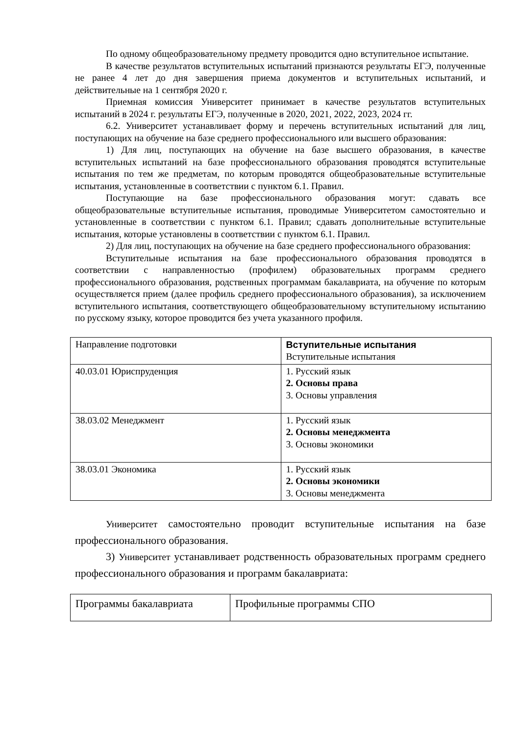По одному общеобразовательному предмету проводится одно вступительное испытание.
В качестве результатов вступительных испытаний признаются результаты ЕГЭ, полученные не ранее 4 лет до дня завершения приема документов и вступительных испытаний, и действительные на 1 сентября 2020 г.
Приемная комиссия Университет принимает в качестве результатов вступительных испытаний в 2024 г. результаты ЕГЭ, полученные в 2020, 2021, 2022, 2023, 2024 гг.
6.2. Университет устанавливает форму и перечень вступительных испытаний для лиц, поступающих на обучение на базе среднего профессионального или высшего образования:
1) Для лиц, поступающих на обучение на базе высшего образования, в качестве вступительных испытаний на базе профессионального образования проводятся вступительные испытания по тем же предметам, по которым проводятся общеобразовательные вступительные испытания, установленные в соответствии с пунктом 6.1. Правил.
Поступающие на базе профессионального образования могут: сдавать все общеобразовательные вступительные испытания, проводимые Университетом самостоятельно и установленные в соответствии с пунктом 6.1. Правил; сдавать дополнительные вступительные испытания, которые установлены в соответствии с пунктом 6.1. Правил.
2) Для лиц, поступающих на обучение на базе среднего профессионального образования:
Вступительные испытания на базе профессионального образования проводятся в соответствии с направленностью (профилем) образовательных программ среднего профессионального образования, родственных программам бакалавриата, на обучение по которым осуществляется прием (далее профиль среднего профессионального образования), за исключением вступительного испытания, соответствующего общеобразовательному вступительному испытанию по русскому языку, которое проводится без учета указанного профиля.
| Направление подготовки | Вступительные испытания Вступительные испытания |
| 40.03.01 Юриспруденция | 1. Русский язык 2. Основы права 3. Основы управления |
| 38.03.02 Менеджмент | 1. Русский язык 2. Основы менеджмента 3. Основы экономики |
| 38.03.01 Экономика | 1. Русский язык 2. Основы экономики 3. Основы менеджмента |
Университет самостоятельно проводит вступительные испытания на базе профессионального образования.
3) Университет устанавливает родственность образовательных программ среднего профессионального образования и программ бакалавриата:
| Программы бакалавриата | Профильные программы СПО |